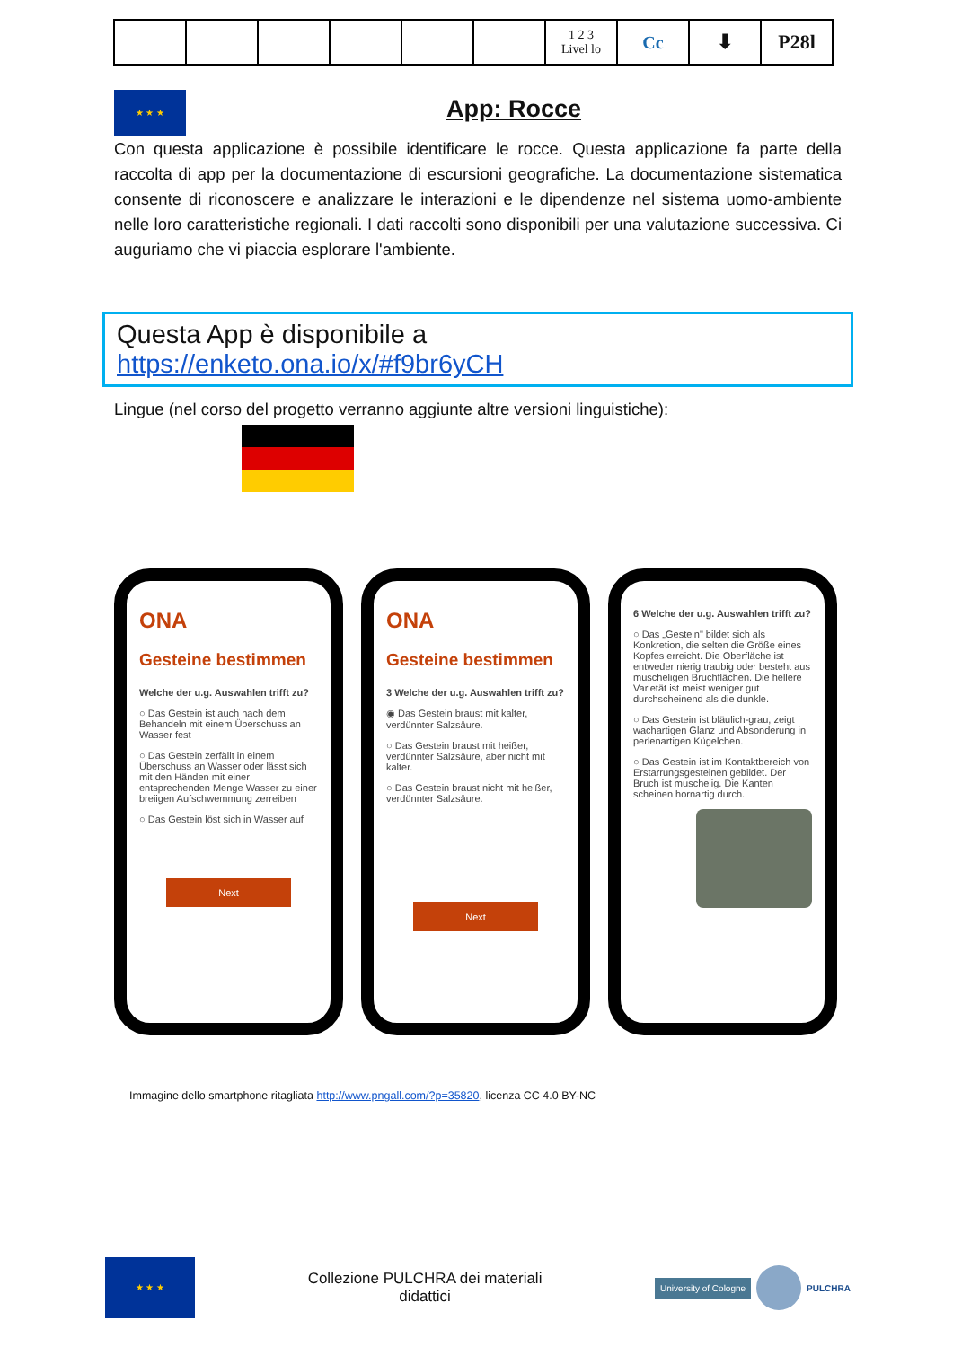| | | | | | | 1 2 3 Livel lo | Cc | ⬇ | P28l |
★ ★ ★
App: Rocce
Con questa applicazione è possibile identificare le rocce. Questa applicazione fa parte della raccolta di app per la documentazione di escursioni geografiche. La documentazione sistematica consente di riconoscere e analizzare le interazioni e le dipendenze nel sistema uomo-ambiente nelle loro caratteristiche regionali. I dati raccolti sono disponibili per una valutazione successiva. Ci auguriamo che vi piaccia esplorare l'ambiente.
Questa App è disponibile a
https://enketo.ona.io/x/#f9br6yCH
Lingue (nel corso del progetto verranno aggiunte altre versioni linguistiche):
ONA
Gesteine bestimmen
Welche der u.g. Auswahlen trifft zu?
○ Das Gestein ist auch nach dem Behandeln mit einem Überschuss an Wasser fest
○ Das Gestein zerfällt in einem Überschuss an Wasser oder lässt sich mit den Händen mit einer entsprechenden Menge Wasser zu einer breiigen Aufschwemmung zerreiben
○ Das Gestein löst sich in Wasser auf
Next
ONA
Gesteine bestimmen
3 Welche der u.g. Auswahlen trifft zu?
◉ Das Gestein braust mit kalter, verdünnter Salzsäure.
○ Das Gestein braust mit heißer, verdünnter Salzsäure, aber nicht mit kalter.
○ Das Gestein braust nicht mit heißer, verdünnter Salzsäure.
Next
6 Welche der u.g. Auswahlen trifft zu?
○ Das „Gestein" bildet sich als Konkretion, die selten die Größe eines Kopfes erreicht. Die Oberfläche ist entweder nierig traubig oder besteht aus muscheligen Bruchflächen. Die hellere Varietät ist meist weniger gut durchscheinend als die dunkle.
○ Das Gestein ist bläulich-grau, zeigt wachartigen Glanz und Absonderung in perlenartigen Kügelchen.
○ Das Gestein ist im Kontaktbereich von Erstarrungsgesteinen gebildet. Der Bruch ist muschelig. Die Kanten scheinen hornartig durch.
Immagine dello smartphone ritagliata http://www.pngall.com/?p=35820, licenza CC 4.0 BY-NC
★ ★ ★
Collezione PULCHRA dei materiali
didattici
University of Cologne PULCHRA